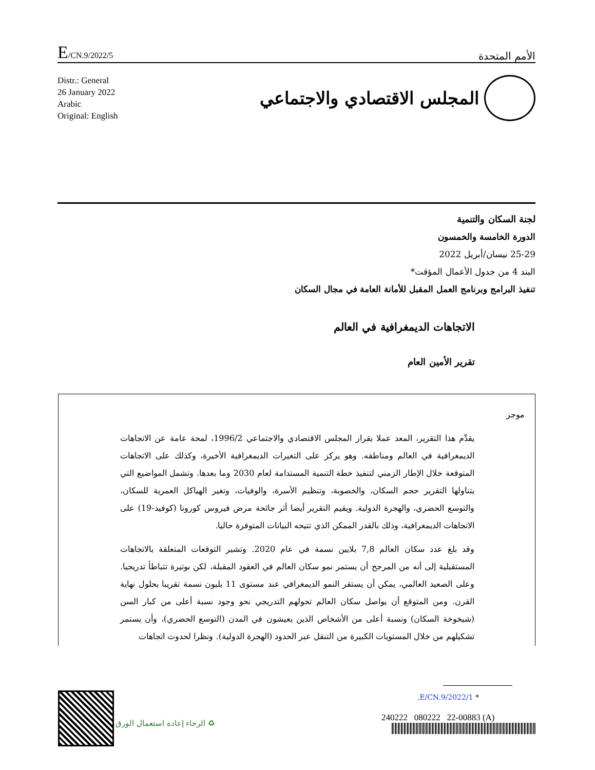E/CN.9/2022/5
الأمم المتحدة
Distr.: General
26 January 2022
Arabic
Original: English
المجلس الاقتصادي والاجتماعي
لجنة السكان والتنمية
الدورة الخامسة والخمسون
25-29 نيسان/أبريل 2022
البند 4 من جدول الأعمال المؤقت*
تنفيذ البرامج وبرنامج العمل المقبل للأمانة العامة في مجال السكان
الاتجاهات الديمغرافية في العالم
تقرير الأمين العام
موجز
يقدِّم هذا التقرير، المعد عملا بقرار المجلس الاقتصادي والاجتماعي 1996/2، لمحة عامة عن الاتجاهات الديمغرافية في العالم ومناطقه. وهو يركز على التغيرات الديمغرافية الأخيرة، وكذلك على الاتجاهات المتوقعة خلال الإطار الزمني لتنفيذ خطة التنمية المستدامة لعام 2030 وما بعدها. وتشمل المواضيع التي يتناولها التقرير حجم السكان، والخصوبة، وتنظيم الأسرة، والوفيات، وتغير الهياكل العمرية للسكان، والتوسع الحضري، والهجرة الدولية. ويقيم التقرير أيضا أثر جائحة مرض فيروس كورونا (كوفيد-19) على الاتجاهات الديمغرافية، وذلك بالقدر الممكن الذي تتيحه البيانات المتوفرة حاليا.
وقد بلغ عدد سكان العالم 7,8 بلايين نسمة في عام 2020. وتشير التوقعات المتعلقة بالاتجاهات المستقبلية إلى أنه من المرجح أن يستمر نمو سكان العالم في العقود المقبلة، لكن بوتيرة تتباطأ تدريجيا. وعلى الصعيد العالمي، يمكن أن يستقر النمو الديمغرافي عند مستوى 11 بليون نسمة تقريبا بحلول نهاية القرن. ومن المتوقع أن يواصل سكان العالم تحولهم التدريجي نحو وجود نسبة أعلى من كبار السن (شيخوخة السكان) ونسبة أعلى من الأشخاص الذين يعيشون في المدن (التوسع الحضري)، وأن يستمر تشكيلهم من خلال المستويات الكبيرة من التنقل عبر الحدود (الهجرة الدولية). ونظرا لحدوث اتجاهات
* E/CN.9/2022/1.
240222 080222 22-00883 (A)
♻ الرجاء إعادة استعمال الورق